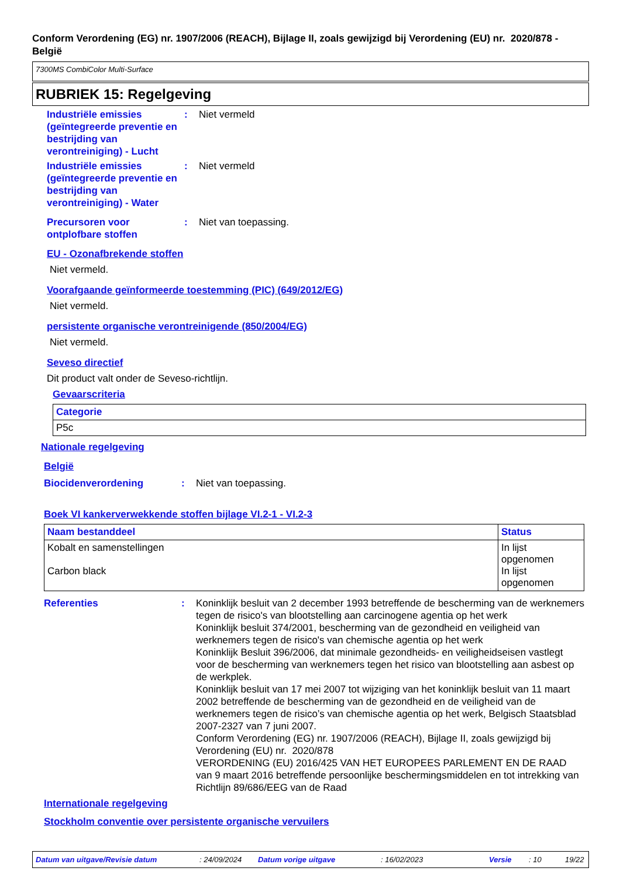Conform Verordening (EG) nr. 1907/2006 (REACH), Bijlage II, zoals gewijzigd bij Verordening (EU) nr. 2020/878 - België
7300MS CombiColor Multi-Surface
RUBRIEK 15: Regelgeving
Industriële emissies (geïntegreerde preventie en bestrijding van verontreiniging) - Lucht
: Niet vermeld
Industriële emissies (geïntegreerde preventie en bestrijding van verontreiniging) - Water
: Niet vermeld
Precursoren voor ontplofbare stoffen
: Niet van toepassing.
EU - Ozonafbrekende stoffen
Niet vermeld.
Voorafgaande geïnformeerde toestemming (PIC) (649/2012/EG)
Niet vermeld.
persistente organische verontreinigende (850/2004/EG)
Niet vermeld.
Seveso directief
Dit product valt onder de Seveso-richtlijn.
Gevaarscriteria
| Categorie |
| --- |
| P5c |
Nationale regelgeving
België
Biocidenverordening : Niet van toepassing.
Boek VI kankerverwekkende stoffen bijlage VI.2-1 - VI.2-3
| Naam bestanddeel | Status |
| --- | --- |
| Kobalt en samenstellingen Carbon black | In lijst opgenomen In lijst opgenomen |
Referenties : Koninklijk besluit van 2 december 1993 betreffende de bescherming van de werknemers tegen de risico's van blootstelling aan carcinogene agentia op het werk
Koninklijk besluit 374/2001, bescherming van de gezondheid en veiligheid van werknemers tegen de risico's van chemische agentia op het werk
Koninklijk Besluit 396/2006, dat minimale gezondheids- en veiligheidseisen vastlegt voor de bescherming van werknemers tegen het risico van blootstelling aan asbest op de werkplek.
Koninklijk besluit van 17 mei 2007 tot wijziging van het koninklijk besluit van 11 maart 2002 betreffende de bescherming van de gezondheid en de veiligheid van de werknemers tegen de risico’s van chemische agentia op het werk, Belgisch Staatsblad 2007-2327 van 7 juni 2007.
Conform Verordening (EG) nr. 1907/2006 (REACH), Bijlage II, zoals gewijzigd bij Verordening (EU) nr. 2020/878
VERORDENING (EU) 2016/425 VAN HET EUROPEES PARLEMENT EN DE RAAD van 9 maart 2016 betreffende persoonlijke beschermingsmiddelen en tot intrekking van Richtlijn 89/686/EEG van de Raad
Internationale regelgeving
Stockholm conventie over persistente organische vervuilers
Datum van uitgave/Revisie datum: 24/09/2024 Datum vorige uitgave: 16/02/2023 Versie: 10 19/22